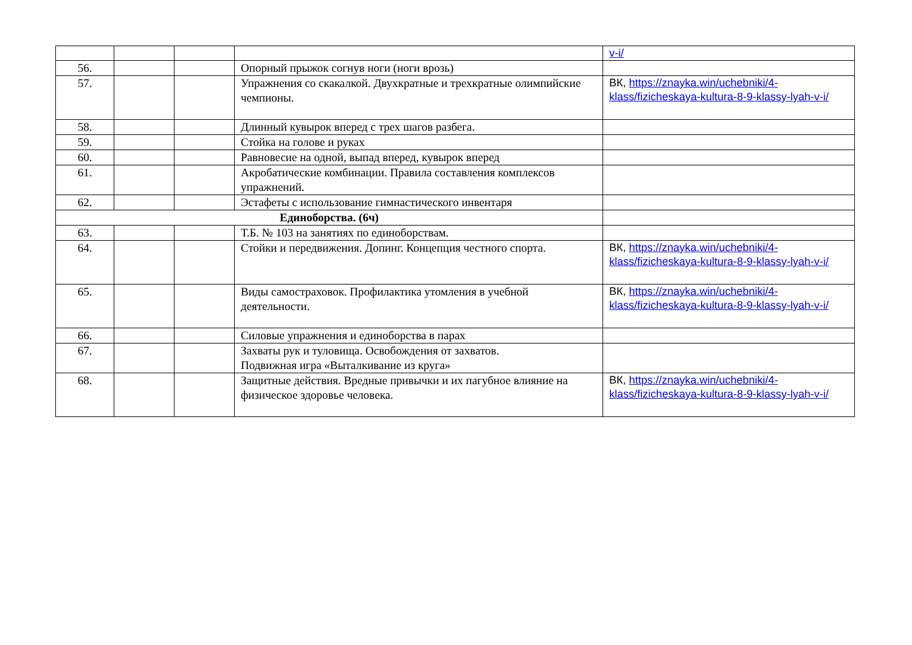| | | | | v-i/ |
| 56. | | | Опорный прыжок согнув ноги (ноги врозь) | |
| 57. | | | Упражнения со скакалкой. Двухкратные и трехкратные олимпийские чемпионы. | ВК, https://znayka.win/uchebniki/4-klass/fizicheskaya-kultura-8-9-klassy-lyah-v-i/ |
| 58. | | | Длинный кувырок вперед с трех шагов разбега. | |
| 59. | | | Стойка на голове и руках | |
| 60. | | | Равновесие на одной, выпад вперед, кувырок вперед | |
| 61. | | | Акробатические комбинации. Правила составления комплексов упражнений. | |
| 62. | | | Эстафеты с использование гимнастического инвентаря | |
| Единоборства. (6ч) | | | | |
| 63. | | | Т.Б. № 103 на занятиях по единоборствам. | |
| 64. | | | Стойки и передвижения. Допинг. Концепция честного спорта. | ВК, https://znayka.win/uchebniki/4-klass/fizicheskaya-kultura-8-9-klassy-lyah-v-i/ |
| 65. | | | Виды самостраховок. Профилактика утомления в учебной деятельности. | ВК, https://znayka.win/uchebniki/4-klass/fizicheskaya-kultura-8-9-klassy-lyah-v-i/ |
| 66. | | | Силовые упражнения и единоборства в парах | |
| 67. | | | Захваты рук и туловища. Освобождения от захватов. Подвижная игра «Выталкивание из круга» | |
| 68. | | | Защитные действия. Вредные привычки и их пагубное влияние на физическое здоровье человека. | ВК, https://znayka.win/uchebniki/4-klass/fizicheskaya-kultura-8-9-klassy-lyah-v-i/ |